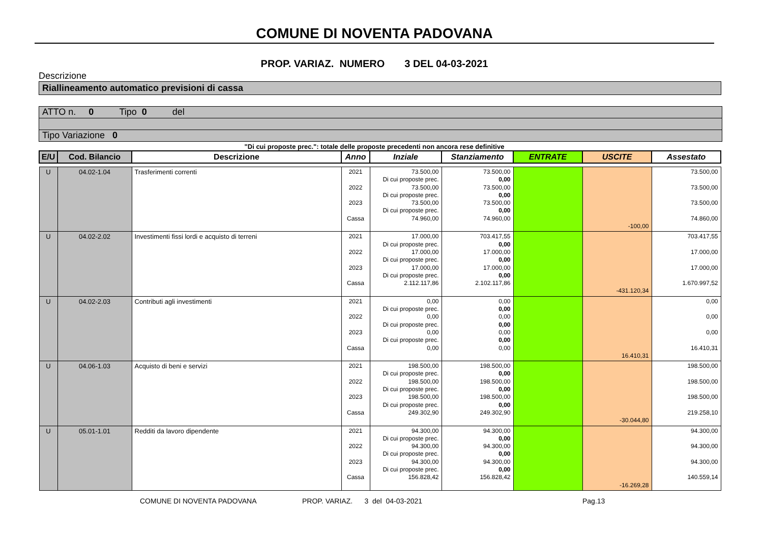COMUNE DI NOVENTA PADOVANA
PROP. VARIAZ. NUMERO 3 DEL 04-03-2021
Descrizione
Riallineamento automatico previsioni di cassa
ATTO n. 0 Tipo 0 del
Tipo Variazione 0
"Di cui proposte prec.": totale delle proposte precedenti non ancora rese definitive
| E/U | Cod. Bilancio | Descrizione | Anno | Inziale | Stanziamento | ENTRATE | USCITE | Assestato |
| --- | --- | --- | --- | --- | --- | --- | --- | --- |
| U | 04.02-1.04 | Trasferimenti correnti | 2021 2022 2023 Cassa | 73.500,00 Di cui proposte prec. 73.500,00 Di cui proposte prec. 73.500,00 Di cui proposte prec. 74.960,00 | 73.500,00 0,00 73.500,00 0,00 73.500,00 0,00 74.960,00 | | -100,00 | 73.500,00 73.500,00 73.500,00 74.860,00 |
| U | 04.02-2.02 | Investimenti fissi lordi e acquisto di terreni | 2021 2022 2023 Cassa | 17.000,00 Di cui proposte prec. 17.000,00 Di cui proposte prec. 17.000,00 Di cui proposte prec. 2.112.117,86 | 703.417,55 0,00 17.000,00 0,00 17.000,00 0,00 2.102.117,86 | | -431.120,34 | 703.417,55 17.000,00 17.000,00 1.670.997,52 |
| U | 04.02-2.03 | Contributi agli investimenti | 2021 2022 2023 Cassa | 0,00 Di cui proposte prec. 0,00 Di cui proposte prec. 0,00 Di cui proposte prec. 0,00 | 0,00 0,00 0,00 0,00 0,00 0,00 0,00 | | 16.410,31 | 0,00 0,00 0,00 16.410,31 |
| U | 04.06-1.03 | Acquisto di beni e servizi | 2021 2022 2023 Cassa | 198.500,00 Di cui proposte prec. 198.500,00 Di cui proposte prec. 198.500,00 Di cui proposte prec. 249.302,90 | 198.500,00 0,00 198.500,00 0,00 198.500,00 0,00 249.302,90 | | -30.044,80 | 198.500,00 198.500,00 198.500,00 219.258,10 |
| U | 05.01-1.01 | Redditi da lavoro dipendente | 2021 2022 2023 Cassa | 94.300,00 Di cui proposte prec. 94.300,00 Di cui proposte prec. 94.300,00 Di cui proposte prec. 156.828,42 | 94.300,00 0,00 94.300,00 0,00 94.300,00 0,00 156.828,42 | | -16.269,28 | 94.300,00 94.300,00 94.300,00 140.559,14 |
COMUNE DI NOVENTA PADOVANA
PROP. VARIAZ. 3 del 04-03-2021
Pag.13